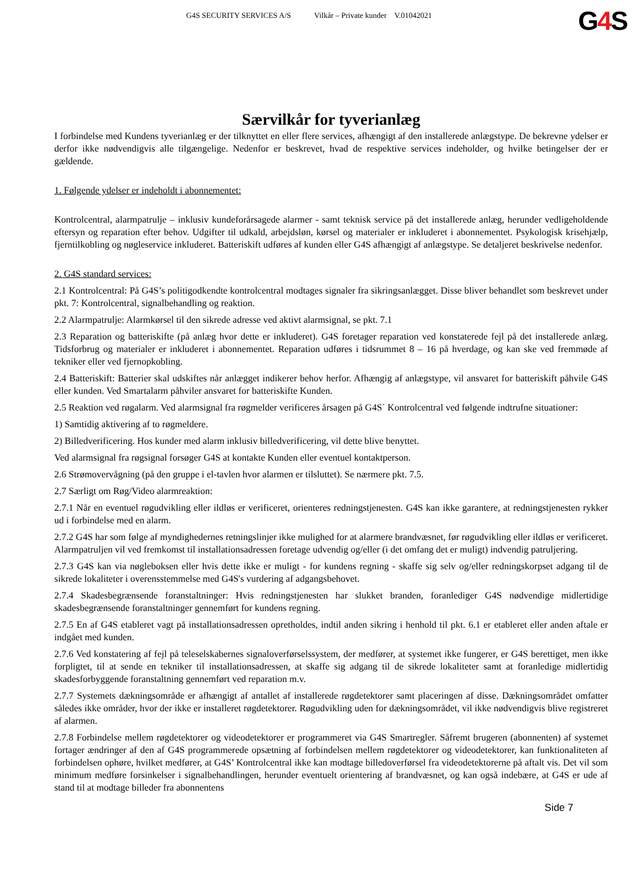G4S SECURITY SERVICES A/S Vilkår – Private kunder V.01042021
G4 S
Særvilkår for tyverianlæg
I forbindelse med Kundens tyverianlæg er der tilknyttet en eller flere services, afhængigt af den installerede anlægstype. De bekrevne ydelser er derfor ikke nødvendigvis alle tilgængelige. Nedenfor er beskrevet, hvad de respektive services indeholder, og hvilke betingelser der er gældende.
1. Følgende ydelser er indeholdt i abonnementet:
Kontrolcentral, alarmpatrulje – inklusiv kundeforårsagede alarmer - samt teknisk service på det installerede anlæg, herunder vedligeholdende eftersyn og reparation efter behov. Udgifter til udkald, arbejdsløn, kørsel og materialer er inkluderet i abonnementet. Psykologisk krisehjælp, fjerntilkobling og nøgleservice inkluderet. Batteriskift udføres af kunden eller G4S afhængigt af anlægstype. Se detaljeret beskrivelse nedenfor.
2. G4S standard services:
2.1 Kontrolcentral: På G4S’s politigodkendte kontrolcentral modtages signaler fra sikringsanlægget. Disse bliver behandlet som beskrevet under pkt. 7: Kontrolcentral, signalbehandling og reaktion.
2.2 Alarmpatrulje: Alarmkørsel til den sikrede adresse ved aktivt alarmsignal, se pkt. 7.1
2.3 Reparation og batteriskifte (på anlæg hvor dette er inkluderet). G4S foretager reparation ved konstaterede fejl på det installerede anlæg. Tidsforbrug og materialer er inkluderet i abonnementet. Reparation udføres i tidsrummet 8 – 16 på hverdage, og kan ske ved fremmøde af tekniker eller ved fjernopkobling.
2.4 Batteriskift: Batterier skal udskiftes når anlægget indikerer behov herfor. Afhængig af anlægstype, vil ansvaret for batteriskift påhvile G4S eller kunden. Ved Smartalarm påhviler ansvaret for batteriskifte Kunden.
2.5 Reaktion ved røgalarm. Ved alarmsignal fra røgmelder verificeres årsagen på G4S´ Kontrolcentral ved følgende indtrufne situationer:
1) Samtidig aktivering af to røgmeldere.
2) Billedverificering. Hos kunder med alarm inklusiv billedverificering, vil dette blive benyttet.
Ved alarmsignal fra røgsignal forsøger G4S at kontakte Kunden eller eventuel kontaktperson.
2.6 Strømovervågning (på den gruppe i el-tavlen hvor alarmen er tilsluttet). Se nærmere pkt. 7.5.
2.7 Særligt om Røg/Video alarmreaktion:
2.7.1 Når en eventuel røgudvikling eller ildløs er verificeret, orienteres redningstjenesten. G4S kan ikke garantere, at redningstjenesten rykker ud i forbindelse med en alarm.
2.7.2 G4S har som følge af myndighedernes retningslinjer ikke mulighed for at alarmere brandvæsnet, før røgudvikling eller ildløs er verificeret. Alarmpatruljen vil ved fremkomst til installationsadressen foretage udvendig og/eller (i det omfang det er muligt) indvendig patruljering.
2.7.3 G4S kan via nøgleboksen eller hvis dette ikke er muligt - for kundens regning - skaffe sig selv og/eller redningskorpset adgang til de sikrede lokaliteter i overensstemmelse med G4S's vurdering af adgangsbehovet.
2.7.4 Skadesbegrænsende foranstaltninger: Hvis redningstjenesten har slukket branden, foranlediger G4S nødvendige midlertidige skadesbegrænsende foranstaltninger gennemført for kundens regning.
2.7.5 En af G4S etableret vagt på installationsadressen opretholdes, indtil anden sikring i henhold til pkt. 6.1 er etableret eller anden aftale er indgået med kunden.
2.7.6 Ved konstatering af fejl på teleselskabernes signaloverførselssystem, der medfører, at systemet ikke fungerer, er G4S berettiget, men ikke forpligtet, til at sende en tekniker til installationsadressen, at skaffe sig adgang til de sikrede lokaliteter samt at foranledige midlertidig skadesforbyggende foranstaltning gennemført ved reparation m.v.
2.7.7 Systemets dækningsområde er afhængigt af antallet af installerede røgdetektorer samt placeringen af disse. Dækningsområdet omfatter således ikke områder, hvor der ikke er installeret røgdetektorer. Røgudvikling uden for dækningsområdet, vil ikke nødvendigvis blive registreret af alarmen.
2.7.8 Forbindelse mellem røgdetektorer og videodetektorer er programmeret via G4S Smartregler. Såfremt brugeren (abonnenten) af systemet fortager ændringer af den af G4S programmerede opsætning af forbindelsen mellem røgdetektorer og videodetektorer, kan funktionaliteten af forbindelsen ophøre, hvilket medfører, at G4S’ Kontrolcentral ikke kan modtage billedoverførsel fra videodetektorerne på aftalt vis. Det vil som minimum medføre forsinkelser i signalbehandlingen, herunder eventuelt orientering af brandvæsnet, og kan også indebære, at G4S er ude af stand til at modtage billeder fra abonnentens
Side 7